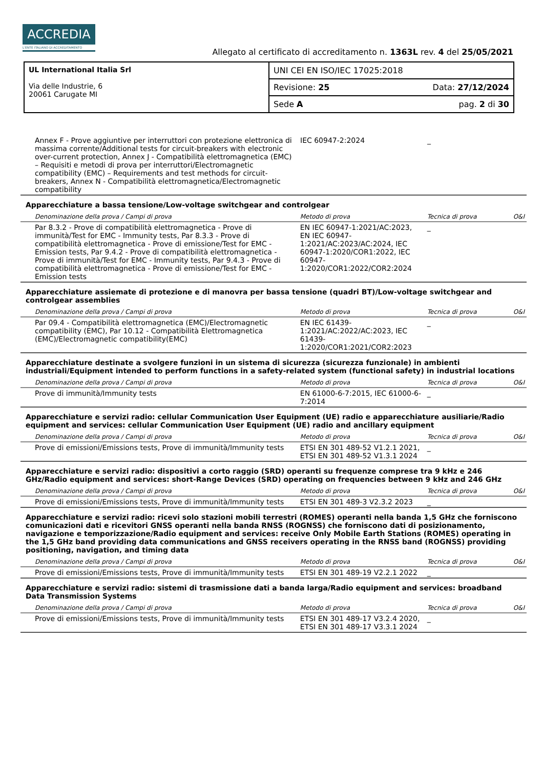ACCREDIA
L'ENTE ITALIANO DI ACCREDITAMENTO
Allegato al certificato di accreditamento n. 1363L rev. 4 del 25/05/2021
| UL International Italia Srl Via delle Industrie, 6 20061 Carugate MI | UNI CEI EN ISO/IEC 17025:2018 | |
| | Revisione: 25 | Data: 27/12/2024 |
| | Sede A | pag. 2 di 30 |
| Annex F - Prove aggiuntive per interruttori con protezione elettronica di massima corrente/Additional tests for circuit-breakers with electronic over-current protection, Annex J - Compatibilità elettromagnetica (EMC) – Requisiti e metodi di prova per interruttori/Electromagnetic compatibility (EMC) – Requirements and test methods for circuit-breakers, Annex N - Compatibilità elettromagnetica/Electromagnetic compatibility | IEC 60947-2:2024 | _ | |
Apparecchiature a bassa tensione/Low-voltage switchgear and controlgear
| Denominazione della prova / Campi di prova | Metodo di prova | Tecnica di prova | O&I |
| --- | --- | --- | --- |
| Par 8.3.2 - Prove di compatibilità elettromagnetica - Prove di immunità/Test for EMC - Immunity tests, Par 8.3.3 - Prove di compatibilità elettromagnetica - Prove di emissione/Test for EMC - Emission tests, Par 9.4.2 - Prove di compatibilità elettromagnetica - Prove di immunità/Test for EMC - Immunity tests, Par 9.4.3 - Prove di compatibilità elettromagnetica - Prove di emissione/Test for EMC - Emission tests | EN IEC 60947-1:2021/AC:2023, EN IEC 60947-1:2021/AC:2023/AC:2024, IEC 60947-1:2020/COR1:2022, IEC 60947-1:2020/COR1:2022/COR2:2024 | _ | |
Apparecchiature assiemate di protezione e di manovra per bassa tensione (quadri BT)/Low-voltage switchgear and controlgear assemblies
| Denominazione della prova / Campi di prova | Metodo di prova | Tecnica di prova | O&I |
| --- | --- | --- | --- |
| Par 09.4 - Compatibilità elettromagnetica (EMC)/Electromagnetic compatibility (EMC), Par 10.12 - Compatibilità Elettromagnetica (EMC)/Electromagnetic compatibility(EMC) | EN IEC 61439-1:2021/AC:2022/AC:2023, IEC 61439-1:2020/COR1:2021/COR2:2023 | _ | |
Apparecchiature destinate a svolgere funzioni in un sistema di sicurezza (sicurezza funzionale) in ambienti industriali/Equipment intended to perform functions in a safety-related system (functional safety) in industrial locations
| Denominazione della prova / Campi di prova | Metodo di prova | Tecnica di prova | O&I |
| --- | --- | --- | --- |
| Prove di immunità/Immunity tests | EN 61000-6-7:2015, IEC 61000-6-7:2014 | _ | |
Apparecchiature e servizi radio: cellular Communication User Equipment (UE) radio e apparecchiature ausiliarie/Radio equipment and services: cellular Communication User Equipment (UE) radio and ancillary equipment
| Denominazione della prova / Campi di prova | Metodo di prova | Tecnica di prova | O&I |
| --- | --- | --- | --- |
| Prove di emissioni/Emissions tests, Prove di immunità/Immunity tests | ETSI EN 301 489-52 V1.2.1 2021, ETSI EN 301 489-52 V1.3.1 2024 | _ | |
Apparecchiature e servizi radio: dispositivi a corto raggio (SRD) operanti su frequenze comprese tra 9 kHz e 246 GHz/Radio equipment and services: short-Range Devices (SRD) operating on frequencies between 9 kHz and 246 GHz
| Denominazione della prova / Campi di prova | Metodo di prova | Tecnica di prova | O&I |
| --- | --- | --- | --- |
| Prove di emissioni/Emissions tests, Prove di immunità/Immunity tests | ETSI EN 301 489-3 V2.3.2 2023 | _ | |
Apparecchiature e servizi radio: ricevi solo stazioni mobili terrestri (ROMES) operanti nella banda 1,5 GHz che forniscono comunicazioni dati e ricevitori GNSS operanti nella banda RNSS (ROGNSS) che forniscono dati di posizionamento, navigazione e temporizzazione/Radio equipment and services: receive Only Mobile Earth Stations (ROMES) operating in the 1,5 GHz band providing data communications and GNSS receivers operating in the RNSS band (ROGNSS) providing positioning, navigation, and timing data
| Denominazione della prova / Campi di prova | Metodo di prova | Tecnica di prova | O&I |
| --- | --- | --- | --- |
| Prove di emissioni/Emissions tests, Prove di immunità/Immunity tests | ETSI EN 301 489-19 V2.2.1 2022 | _ | |
Apparecchiature e servizi radio: sistemi di trasmissione dati a banda larga/Radio equipment and services: broadband Data Transmission Systems
| Denominazione della prova / Campi di prova | Metodo di prova | Tecnica di prova | O&I |
| --- | --- | --- | --- |
| Prove di emissioni/Emissions tests, Prove di immunità/Immunity tests | ETSI EN 301 489-17 V3.2.4 2020, ETSI EN 301 489-17 V3.3.1 2024 | _ | |